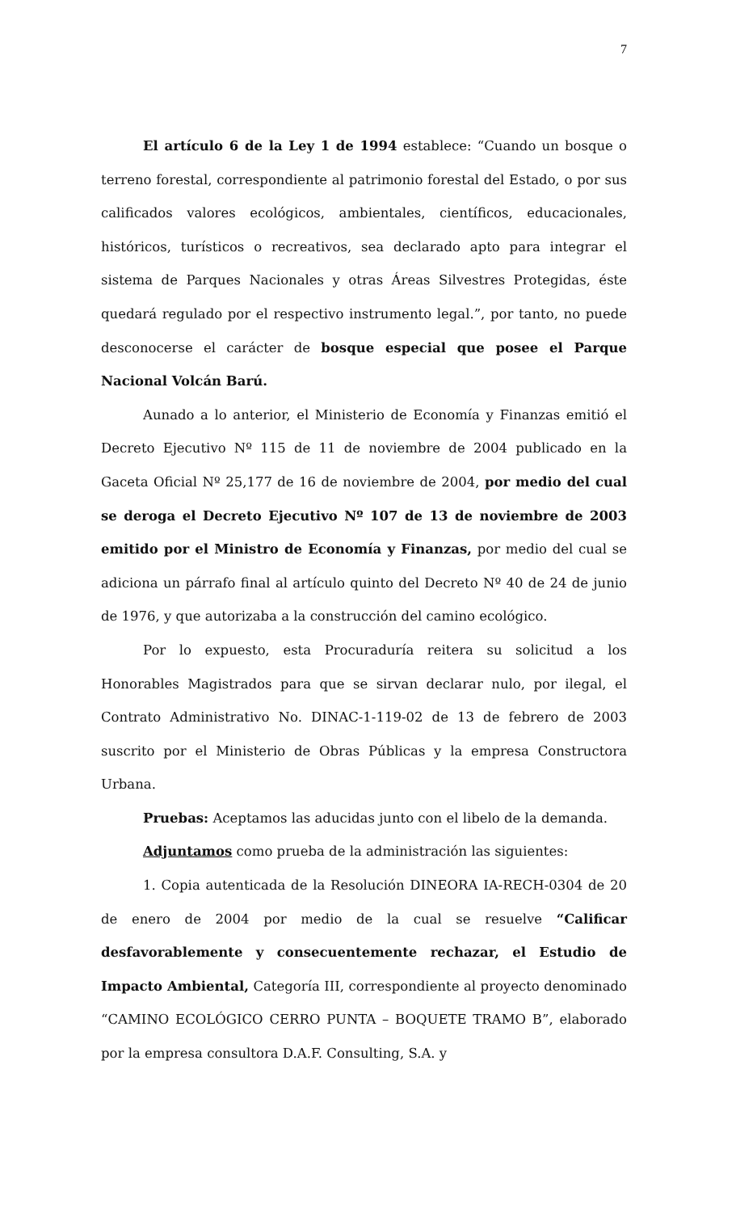7
El artículo 6 de la Ley 1 de 1994 establece: “Cuando un bosque o terreno forestal, correspondiente al patrimonio forestal del Estado, o por sus calificados valores ecológicos, ambientales, científicos, educacionales, históricos, turísticos o recreativos, sea declarado apto para integrar el sistema de Parques Nacionales y otras Áreas Silvestres Protegidas, éste quedará regulado por el respectivo instrumento legal.”, por tanto, no puede desconocerse el carácter de bosque especial que posee el Parque Nacional Volcán Barú.
Aunado a lo anterior, el Ministerio de Economía y Finanzas emitió el Decreto Ejecutivo Nº 115 de 11 de noviembre de 2004 publicado en la Gaceta Oficial Nº 25,177 de 16 de noviembre de 2004, por medio del cual se deroga el Decreto Ejecutivo Nº 107 de 13 de noviembre de 2003 emitido por el Ministro de Economía y Finanzas, por medio del cual se adiciona un párrafo final al artículo quinto del Decreto Nº 40 de 24 de junio de 1976, y que autorizaba a la construcción del camino ecológico.
Por lo expuesto, esta Procuraduría reitera su solicitud a los Honorables Magistrados para que se sirvan declarar nulo, por ilegal, el Contrato Administrativo No. DINAC-1-119-02 de 13 de febrero de 2003 suscrito por el Ministerio de Obras Públicas y la empresa Constructora Urbana.
Pruebas: Aceptamos las aducidas junto con el libelo de la demanda.
Adjuntamos como prueba de la administración las siguientes:
1. Copia autenticada de la Resolución DINEORA IA-RECH-0304 de 20 de enero de 2004 por medio de la cual se resuelve “Calificar desfavorablemente y consecuentemente rechazar, el Estudio de Impacto Ambiental, Categoría III, correspondiente al proyecto denominado “CAMINO ECOLÓGICO CERRO PUNTA – BOQUETE TRAMO B”, elaborado por la empresa consultora D.A.F. Consulting, S.A. y